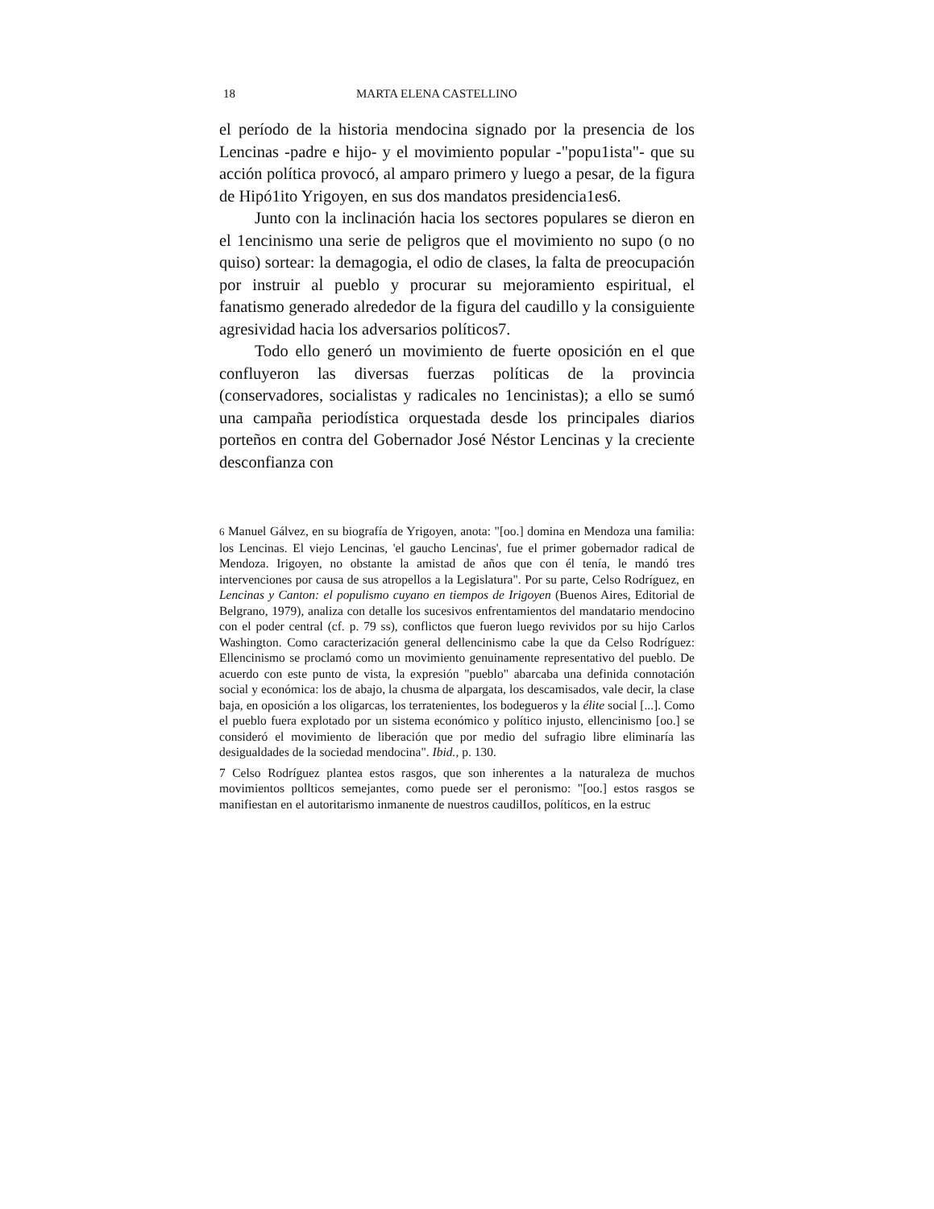18 MARTA ELENA CASTELLINO
el período de la historia mendocina signado por la presencia de los Lencinas -padre e hijo- y el movimiento popular -"popu1ista"- que su acción política provocó, al amparo primero y luego a pesar, de la figura de Hipó1ito Yrigoyen, en sus dos mandatos presidencia1es6.
Junto con la inclinación hacia los sectores populares se dieron en el 1encinismo una serie de peligros que el movimiento no supo (o no quiso) sortear: la demagogia, el odio de clases, la falta de preocupación por instruir al pueblo y procurar su mejoramiento espiritual, el fanatismo generado alrededor de la figura del caudillo y la consiguiente agresividad hacia los adversarios políticos7.
Todo ello generó un movimiento de fuerte oposición en el que confluyeron las diversas fuerzas políticas de la provincia (conservadores, socialistas y radicales no 1encinistas); a ello se sumó una campaña periodística orquestada desde los principales diarios porteños en contra del Gobernador José Néstor Lencinas y la creciente desconfianza con
6 Manuel Gálvez, en su biografía de Yrigoyen, anota: "[oo.] domina en Mendoza una familia: los Lencinas. El viejo Lencinas, 'el gaucho Lencinas', fue el primer gobernador radical de Mendoza. Irigoyen, no obstante la amistad de años que con él tenía, le mandó tres intervenciones por causa de sus atropellos a la Legislatura". Por su parte, Celso Rodríguez, en Lencinas y Canton: el populismo cuyano en tiempos de Irigoyen (Buenos Aires, Editorial de Belgrano, 1979), analiza con detalle los sucesivos enfrentamientos del mandatario mendocino con el poder central (cf. p. 79 ss), conflictos que fueron luego revividos por su hijo Carlos Washington. Como caracterización general dellencinismo cabe la que da Celso Rodríguez: Ellencinismo se proclamó como un movimiento genuinamente representativo del pueblo. De acuerdo con este punto de vista, la expresión "pueblo" abarcaba una definida connotación social y económica: los de abajo, la chusma de alpargata, los descamisados, vale decir, la clase baja, en oposición a los oligarcas, los terratenientes, los bodegueros y la élite social [...]. Como el pueblo fuera explotado por un sistema económico y político injusto, ellencinismo [oo.] se consideró el movimiento de liberación que por medio del sufragio libre eliminaría las desigualdades de la sociedad mendocina". Ibid., p. 130.
7 Celso Rodríguez plantea estos rasgos, que son inherentes a la naturaleza de muchos movimientos pollticos semejantes, como puede ser el peronismo: "[oo.] estos rasgos se manifiestan en el autoritarismo inmanente de nuestros caudilIos, políticos, en la estruc